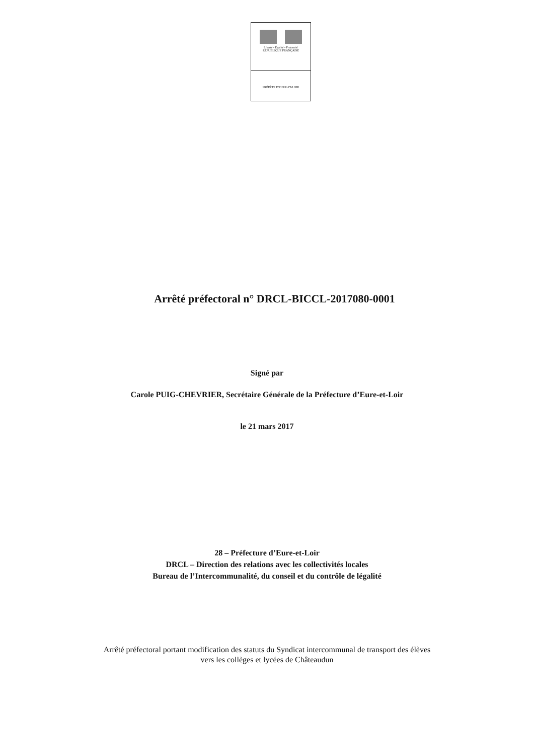Liberté • Égalité • Fraternité
RÉPUBLIQUE FRANÇAISE
PRÉFÈTE D'EURE-ET-LOIR
Arrêté préfectoral n° DRCL-BICCL-2017080-0001
Signé par
Carole PUIG-CHEVRIER, Secrétaire Générale de la Préfecture d’Eure-et-Loir
le 21 mars 2017
28 – Préfecture d’Eure-et-Loir
DRCL – Direction des relations avec les collectivités locales
Bureau de l’Intercommunalité, du conseil et du contrôle de légalité
Arrêté préfectoral portant modification des statuts du Syndicat intercommunal de transport des élèves
vers les collèges et lycées de Châteaudun